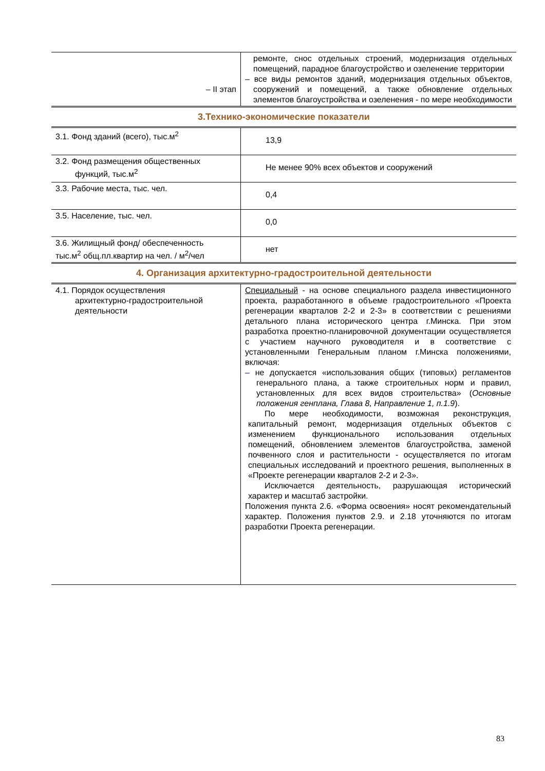| – II этап | ремонте, снос отдельных строений, модернизация отдельных помещений, парадное благоустройство и озеленение территории – все виды ремонтов зданий, модернизация отдельных объектов, сооружений и помещений, а также обновление отдельных элементов благоустройства и озеленения - по мере необходимости |
3.Технико-экономические показатели
| 3.1. Фонд зданий (всего), тыс.м<sup>2</sup> | 13,9 |
| 3.2. Фонд размещения общественных функций, тыс.м<sup>2</sup> | Не менее 90% всех объектов и сооружений |
| 3.3. Рабочие места, тыс. чел. | 0,4 |
| 3.5. Население, тыс. чел. | 0,0 |
| 3.6. Жилищный фонд/ обеспеченность тыс.м<sup>2</sup> общ.пл.квартир на чел. / м<sup>2</sup>/чел | нет |
4. Организация архитектурно-градостроительной деятельности
| 4.1. Порядок осуществления архитектурно-градостроительной деятельности | Специальный - на основе специального раздела инвестиционного проекта, разработанного в объеме градостроительного «Проекта регенерации кварталов 2-2 и 2-3» в соответствии с решениями детального плана исторического центра г.Минска. При этом разработка проектно-планировочной документации осуществляется с участием научного руководителя и в соответствие с установленными Генеральным планом г.Минска положениями, включая: – не допускается «использования общих (типовых) регламентов генерального плана, а также строительных норм и правил, установленных для всех видов строительства» ( Основные положения генплана, Глава 8, Направление 1, п.1.9 ). По мере необходимости, возможная реконструкция, капитальный ремонт, модернизация отдельных объектов с изменением функционального использования отдельных помещений, обновлением элементов благоустройства, заменой почвенного слоя и растительности - осуществляется по итогам специальных исследований и проектного решения, выполненных в «Проекте регенерации кварталов 2-2 и 2-3». Исключается деятельность, разрушающая исторический характер и масштаб застройки. Положения пункта 2.6. «Форма освоения» носят рекомендательный характер. Положения пунктов 2.9. и 2.18 уточняются по итогам разработки Проекта регенерации. |
83